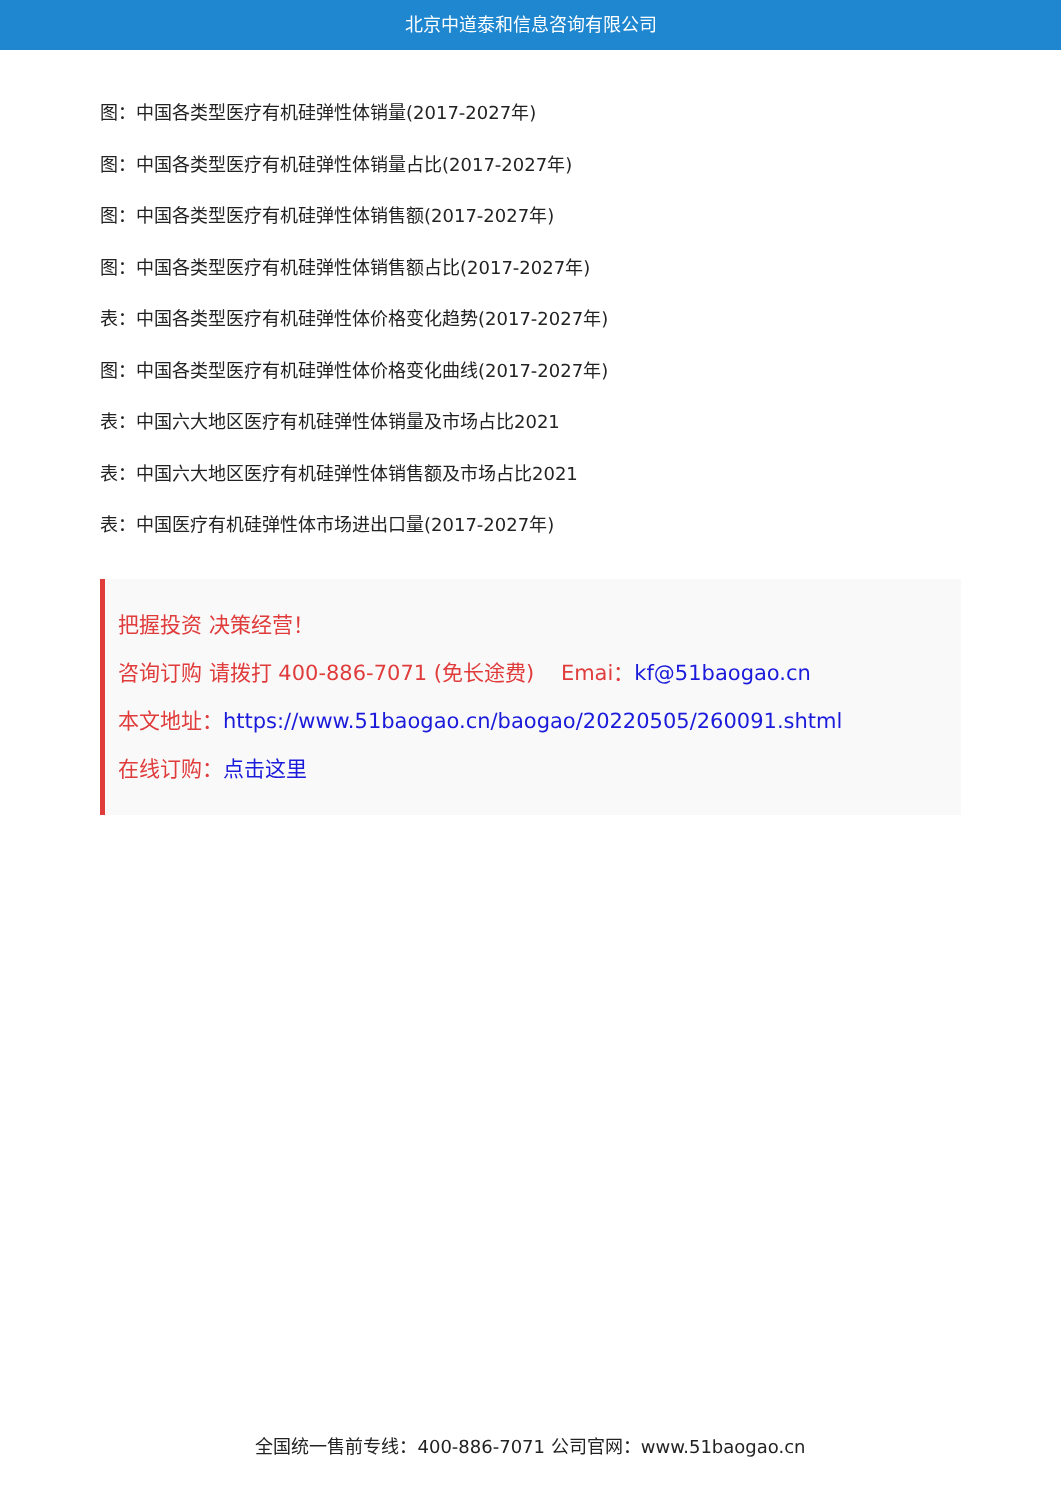北京中道泰和信息咨询有限公司
图：中国各类型医疗有机硅弹性体销量(2017-2027年)
图：中国各类型医疗有机硅弹性体销量占比(2017-2027年)
图：中国各类型医疗有机硅弹性体销售额(2017-2027年)
图：中国各类型医疗有机硅弹性体销售额占比(2017-2027年)
表：中国各类型医疗有机硅弹性体价格变化趋势(2017-2027年)
图：中国各类型医疗有机硅弹性体价格变化曲线(2017-2027年)
表：中国六大地区医疗有机硅弹性体销量及市场占比2021
表：中国六大地区医疗有机硅弹性体销售额及市场占比2021
表：中国医疗有机硅弹性体市场进出口量(2017-2027年)
把握投资 决策经营！
咨询订购 请拨打 400-886-7071 (免长途费) Emai：kf@51baogao.cn
本文地址：https://www.51baogao.cn/baogao/20220505/260091.shtml
在线订购：点击这里
全国统一售前专线：400-886-7071 公司官网：www.51baogao.cn